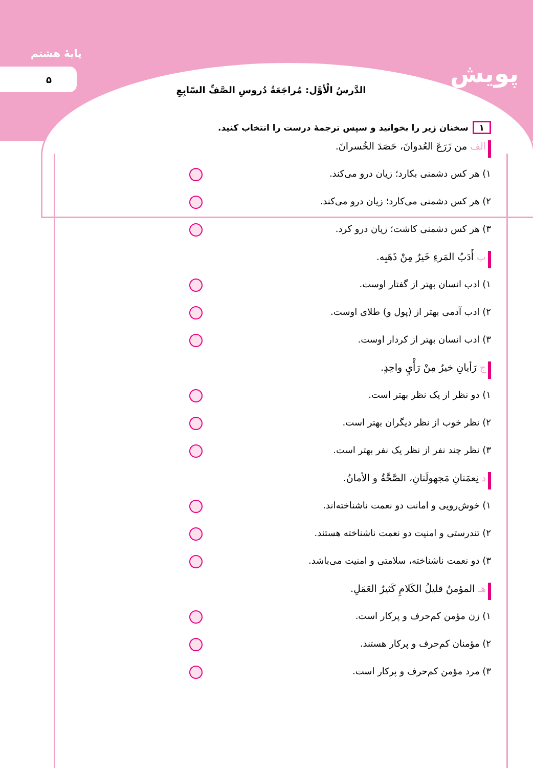پایهٔ هشتم
۵ پویش
الدَّرسُ الْأوَّل: مُراجَعَةُ دُروسِ الصَّفِّ السّابِعِ
۱ سخنان زیر را بخوانید و سپس ترجمهٔ درست را انتخاب کنید.
الف من زَرَعَ العُدوانَ، حَصَدَ الخُسرانَ.
۱) هر کس دشمنی بکارد؛ زیان درو می‌کند.
۲) هر کس دشمنی می‌کارد؛ زیان درو می‌کند.
۳) هر کس دشمنی کاشت؛ زیان درو کرد.
ب أَدَبُ المَرءِ خَیرٌ مِنْ ذَهَبِه.
۱) ادب انسان بهتر از گفتار اوست.
۲) ادب آدمی بهتر از (پول و) طلای اوست.
۳) ادب انسان بهتر از کردار اوست.
ج رَأیانِ خیرٌ مِنْ رَأْيٍ واحِدٍ.
۱) دو نظر از یک نظر بهتر است.
۲) نظر خوب از نظر دیگران بهتر است.
۳) نظر چند نفر از نظر یک نفر بهتر است.
د نِعمَتانِ مَجهولَتانِ، الصَّحَّةُ و الأمانُ.
۱) خوش‌رویی و امانت دو نعمت ناشناخته‌اند.
۲) تندرستی و امنیت دو نعمت ناشناخته هستند.
۳) دو نعمت ناشناخته، سلامتی و امنیت می‌باشد.
هـ المؤمنُ قلیلُ الکَلامِ کَثیرُ العَمَلِ.
۱) زن مؤمن کم‌حرف و پرکار است.
۲) مؤمنان کم‌حرف و پرکار هستند.
۳) مرد مؤمن کم‌حرف و پرکار است.